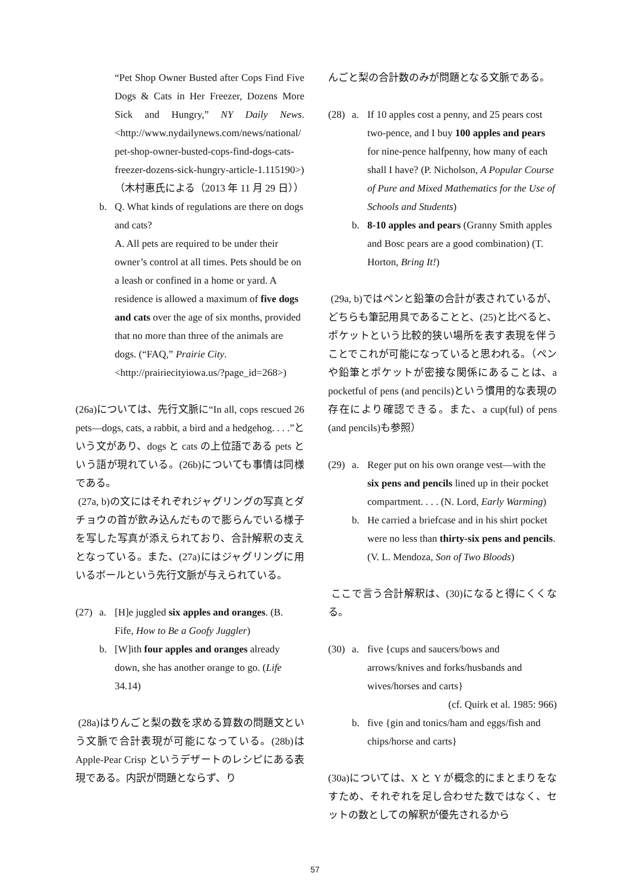“Pet Shop Owner Busted after Cops Find Five Dogs & Cats in Her Freezer, Dozens More Sick and Hungry,” NY Daily News. <http://www.nydailynews.com/news/national/ pet-shop-owner-busted-cops-find-dogs-cats-freezer-dozens-sick-hungry-article-1.115190>)（木村惠氏による（2013 年 11 月 29 日））
b. Q. What kinds of regulations are there on dogs and cats?
A. All pets are required to be under their owner’s control at all times. Pets should be on a leash or confined in a home or yard. A residence is allowed a maximum of five dogs and cats over the age of six months, provided that no more than three of the animals are dogs. (“FAQ,” Prairie City. <http://prairiecityiowa.us/?page_id=268>)
(26a)については、先行文脈に“In all, cops rescued 26 pets—dogs, cats, a rabbit, a bird and a hedgehog. . . .”という文があり、dogs と cats の上位語である pets という語が現れている。(26b)についても事情は同様である。
(27a, b)の文にはそれぞれジャグリングの写真とダチョウの首が飲み込んだもので膨らんでいる様子を写した写真が添えられており、合計解釈の支えとなっている。また、(27a)にはジャグリングに用いるボールという先行文脈が与えられている。
(27) a. [H]e juggled six apples and oranges. (B. Fife, How to Be a Goofy Juggler)
b. [W]ith four apples and oranges already down, she has another orange to go. (Life 34.14)
(28a)はりんごと梨の数を求める算数の問題文という文脈で合計表現が可能になっている。(28b)は Apple-Pear Crisp というデザートのレシピにある表現である。内訳が問題とならず、り
んごと梨の合計数のみが問題となる文脈である。
(28) a. If 10 apples cost a penny, and 25 pears cost two-pence, and I buy 100 apples and pears for nine-pence halfpenny, how many of each shall I have? (P. Nicholson, A Popular Course of Pure and Mixed Mathematics for the Use of Schools and Students)
b. 8-10 apples and pears (Granny Smith apples and Bosc pears are a good combination) (T. Horton, Bring It!)
(29a, b)ではペンと鉛筆の合計が表されているが、どちらも筆記用具であることと、(25)と比べると、ポケットという比較的狭い場所を表す表現を伴うことでこれが可能になっていると思われる。（ペンや鉛筆とポケットが密接な関係にあることは、a pocketful of pens (and pencils)という慣用的な表現の存在により確認できる。また、a cup(ful) of pens (and pencils)も参照）
(29) a. Reger put on his own orange vest—with the six pens and pencils lined up in their pocket compartment. . . . (N. Lord, Early Warming)
b. He carried a briefcase and in his shirt pocket were no less than thirty-six pens and pencils. (V. L. Mendoza, Son of Two Bloods)
ここで言う合計解釈は、(30)になると得にくくなる。
(30) a. five {cups and saucers/bows and arrows/knives and forks/husbands and wives/horses and carts}
(cf. Quirk et al. 1985: 966)
b. five {gin and tonics/ham and eggs/fish and chips/horse and carts}
(30a)については、X と Y が概念的にまとまりをなすため、それぞれを足し合わせた数ではなく、セットの数としての解釈が優先されるから
57